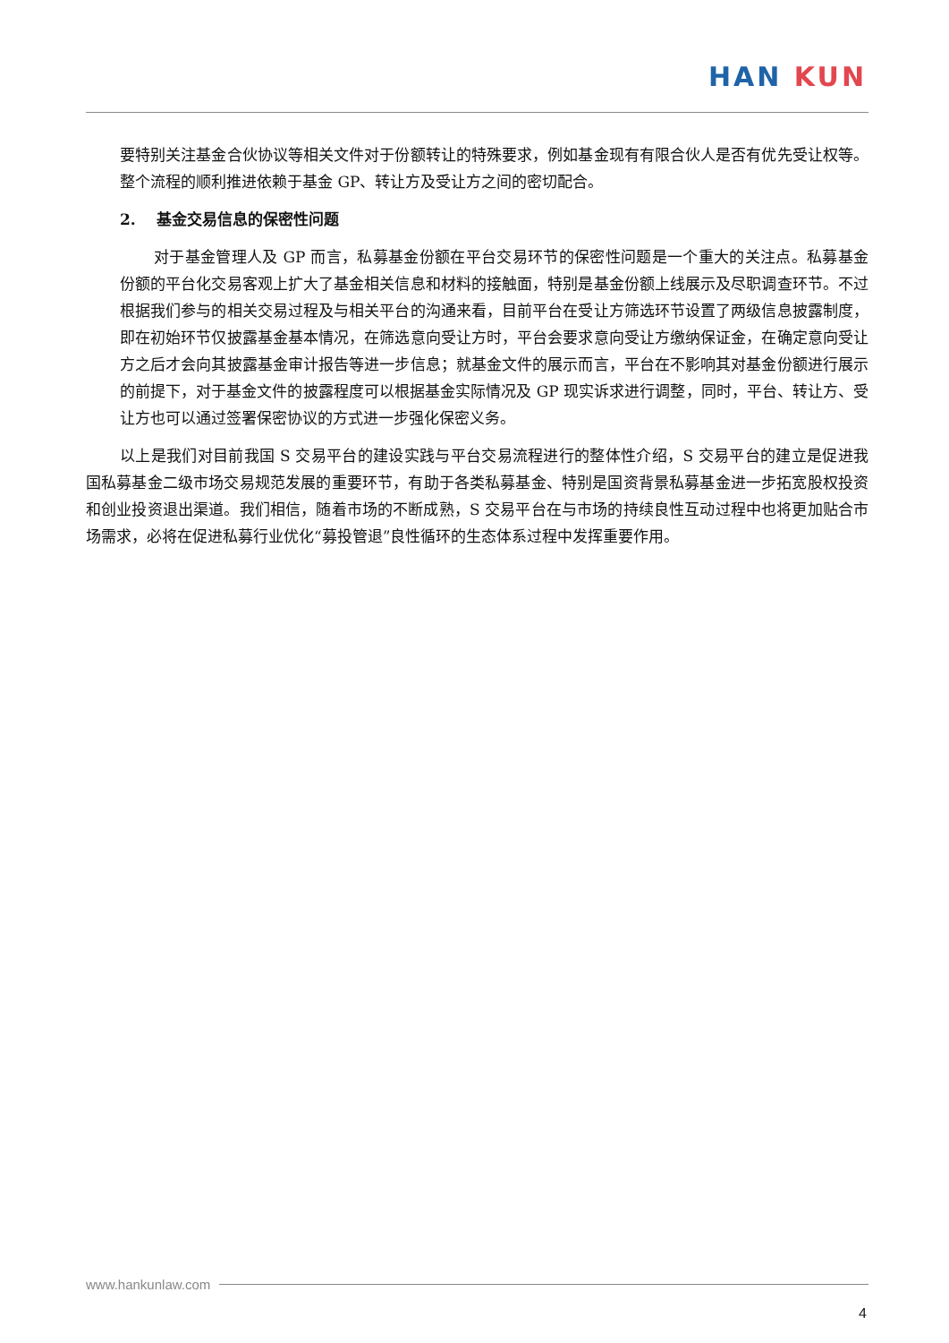HAN KUN
要特别关注基金合伙协议等相关文件对于份额转让的特殊要求，例如基金现有有限合伙人是否有优先受让权等。整个流程的顺利推进依赖于基金 GP、转让方及受让方之间的密切配合。
2. 基金交易信息的保密性问题
对于基金管理人及 GP 而言，私募基金份额在平台交易环节的保密性问题是一个重大的关注点。私募基金份额的平台化交易客观上扩大了基金相关信息和材料的接触面，特别是基金份额上线展示及尽职调查环节。不过根据我们参与的相关交易过程及与相关平台的沟通来看，目前平台在受让方筛选环节设置了两级信息披露制度，即在初始环节仅披露基金基本情况，在筛选意向受让方时，平台会要求意向受让方缴纳保证金，在确定意向受让方之后才会向其披露基金审计报告等进一步信息；就基金文件的展示而言，平台在不影响其对基金份额进行展示的前提下，对于基金文件的披露程度可以根据基金实际情况及 GP 现实诉求进行调整，同时，平台、转让方、受让方也可以通过签署保密协议的方式进一步强化保密义务。
以上是我们对目前我国 S 交易平台的建设实践与平台交易流程进行的整体性介绍，S 交易平台的建立是促进我国私募基金二级市场交易规范发展的重要环节，有助于各类私募基金、特别是国资背景私募基金进一步拓宽股权投资和创业投资退出渠道。我们相信，随着市场的不断成熟，S 交易平台在与市场的持续良性互动过程中也将更加贴合市场需求，必将在促进私募行业优化“募投管退”良性循环的生态体系过程中发挥重要作用。
www.hankunlaw.com
4